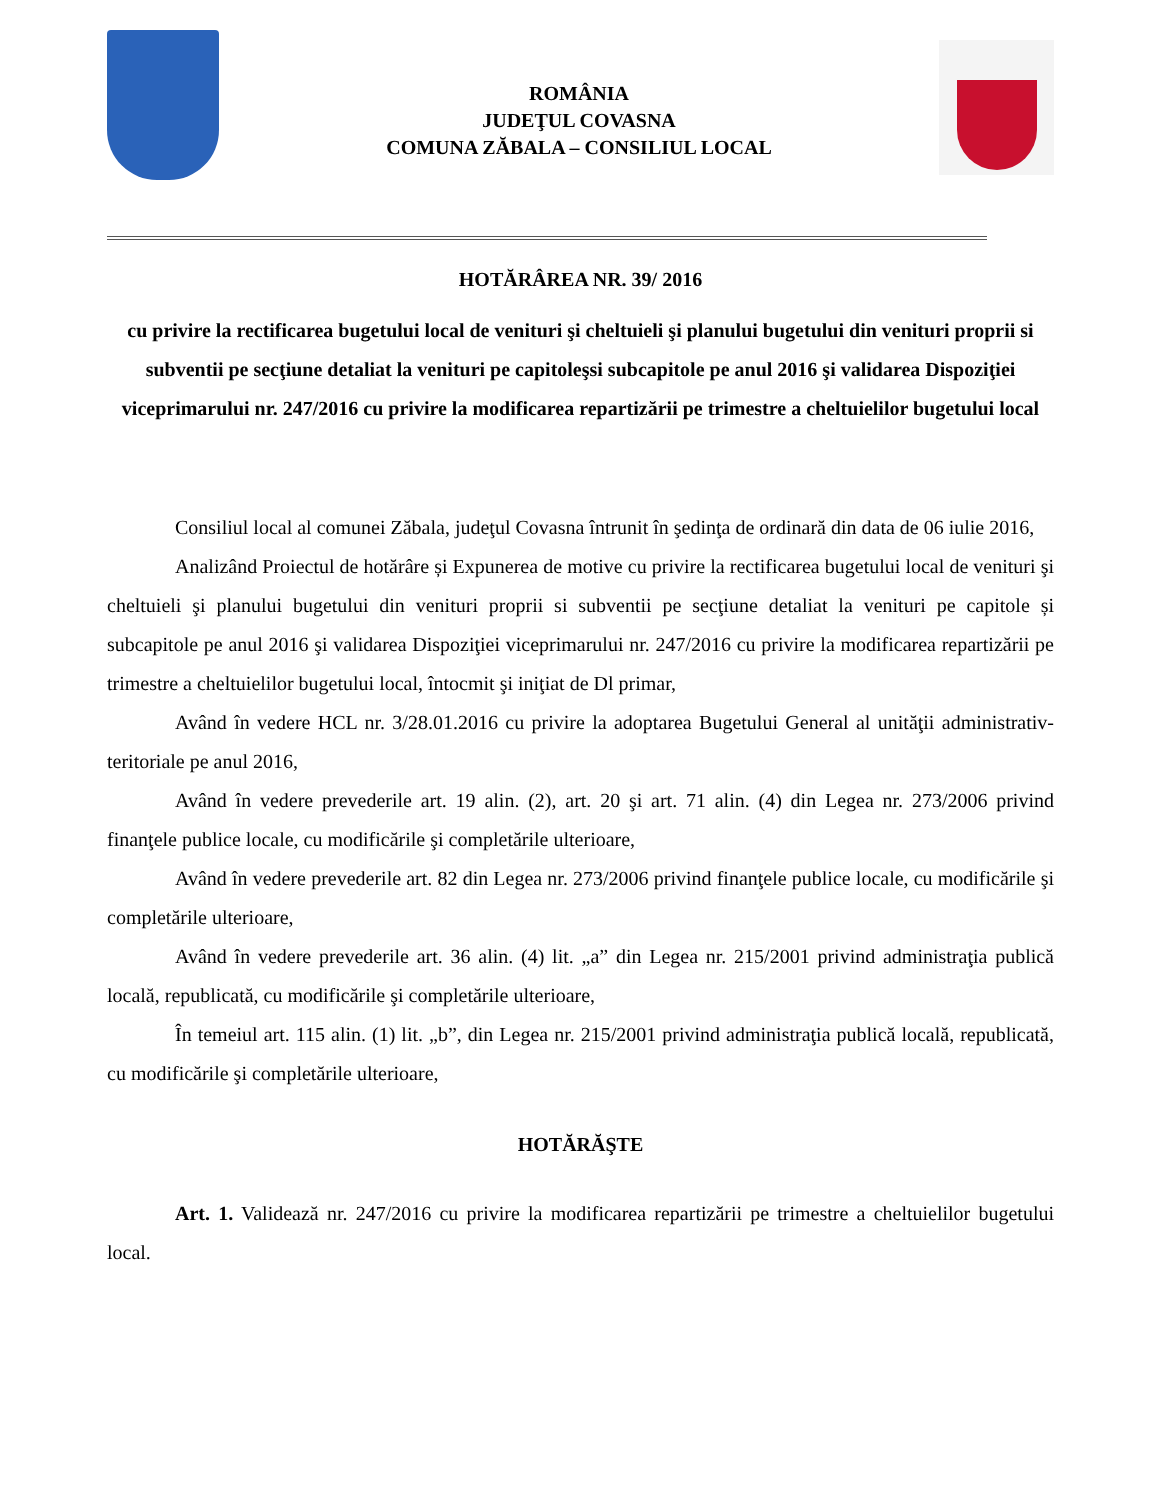ROMÂNIA
JUDEŢUL COVASNA
COMUNA ZĂBALA – CONSILIUL LOCAL
HOTĂRÂREA NR. 39/ 2016
cu privire la rectificarea bugetului local de venituri şi cheltuieli şi planului bugetului din venituri proprii si subventii pe secţiune detaliat la venituri pe capitoleşsi subcapitole pe anul 2016 şi validarea Dispoziţiei viceprimarului nr. 247/2016 cu privire la modificarea repartizării pe trimestre a cheltuielilor bugetului local
Consiliul local al comunei Zăbala, judeţul Covasna întrunit în şedinţa de ordinară din data de 06 iulie 2016,
Analizând Proiectul de hotărâre și Expunerea de motive cu privire la rectificarea bugetului local de venituri şi cheltuieli şi planului bugetului din venituri proprii si subventii pe secţiune detaliat la venituri pe capitole și subcapitole pe anul 2016 şi validarea Dispoziţiei viceprimarului nr. 247/2016 cu privire la modificarea repartizării pe trimestre a cheltuielilor bugetului local, întocmit şi iniţiat de Dl primar,
Având în vedere HCL nr. 3/28.01.2016 cu privire la adoptarea Bugetului General al unităţii administrativ- teritoriale pe anul 2016,
Având în vedere prevederile art. 19 alin. (2), art. 20 şi art. 71 alin. (4) din Legea nr. 273/2006 privind finanţele publice locale, cu modificările şi completările ulterioare,
Având în vedere prevederile art. 82 din Legea nr. 273/2006 privind finanţele publice locale, cu modificările şi completările ulterioare,
Având în vedere prevederile art. 36 alin. (4) lit. „a” din Legea nr. 215/2001 privind administraţia publică locală, republicată, cu modificările şi completările ulterioare,
În temeiul art. 115 alin. (1) lit. „b”, din Legea nr. 215/2001 privind administraţia publică locală, republicată, cu modificările şi completările ulterioare,
HOTĂRĂŞTE
Art. 1. Validează nr. 247/2016 cu privire la modificarea repartizării pe trimestre a cheltuielilor bugetului local.